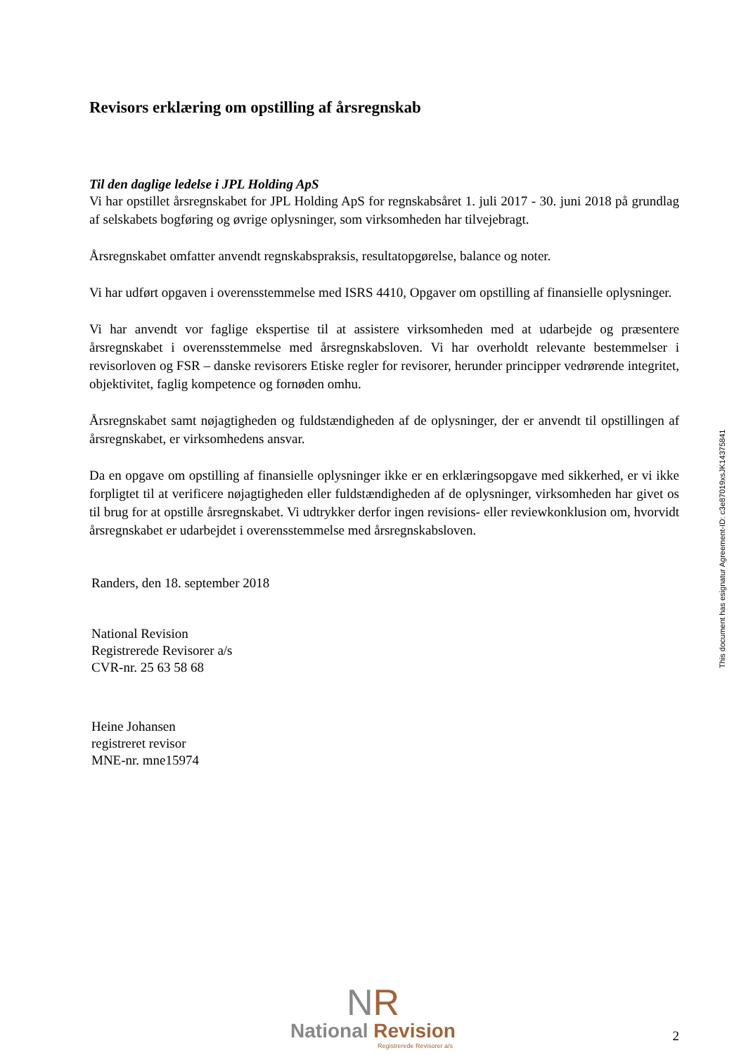Revisors erklæring om opstilling af årsregnskab
Til den daglige ledelse i JPL Holding ApS
Vi har opstillet årsregnskabet for JPL Holding ApS for regnskabsåret 1. juli 2017 - 30. juni 2018 på grundlag af selskabets bogføring og øvrige oplysninger, som virksomheden har tilvejebragt.
Årsregnskabet omfatter anvendt regnskabspraksis, resultatopgørelse, balance og noter.
Vi har udført opgaven i overensstemmelse med ISRS 4410, Opgaver om opstilling af finansielle oplysninger.
Vi har anvendt vor faglige ekspertise til at assistere virksomheden med at udarbejde og præsentere årsregnskabet i overensstemmelse med årsregnskabsloven. Vi har overholdt relevante bestemmelser i revisorloven og FSR – danske revisorers Etiske regler for revisorer, herunder principper vedrørende integritet, objektivitet, faglig kompetence og fornøden omhu.
Årsregnskabet samt nøjagtigheden og fuldstændigheden af de oplysninger, der er anvendt til opstillingen af årsregnskabet, er virksomhedens ansvar.
Da en opgave om opstilling af finansielle oplysninger ikke er en erklæringsopgave med sikkerhed, er vi ikke forpligtet til at verificere nøjagtigheden eller fuldstændigheden af de oplysninger, virksomheden har givet os til brug for at opstille årsregnskabet. Vi udtrykker derfor ingen revisions- eller reviewkonklusion om, hvorvidt årsregnskabet er udarbejdet i overensstemmelse med årsregnskabsloven.
Randers, den 18. september 2018
National Revision
Registrerede Revisorer a/s
CVR-nr. 25 63 58 68
Heine Johansen
registreret revisor
MNE-nr. mne15974
This document has esignatur Agreement-ID: c3e87019xsJK14375841
NR
National Revision
Registrerede Revisorer a/s
2